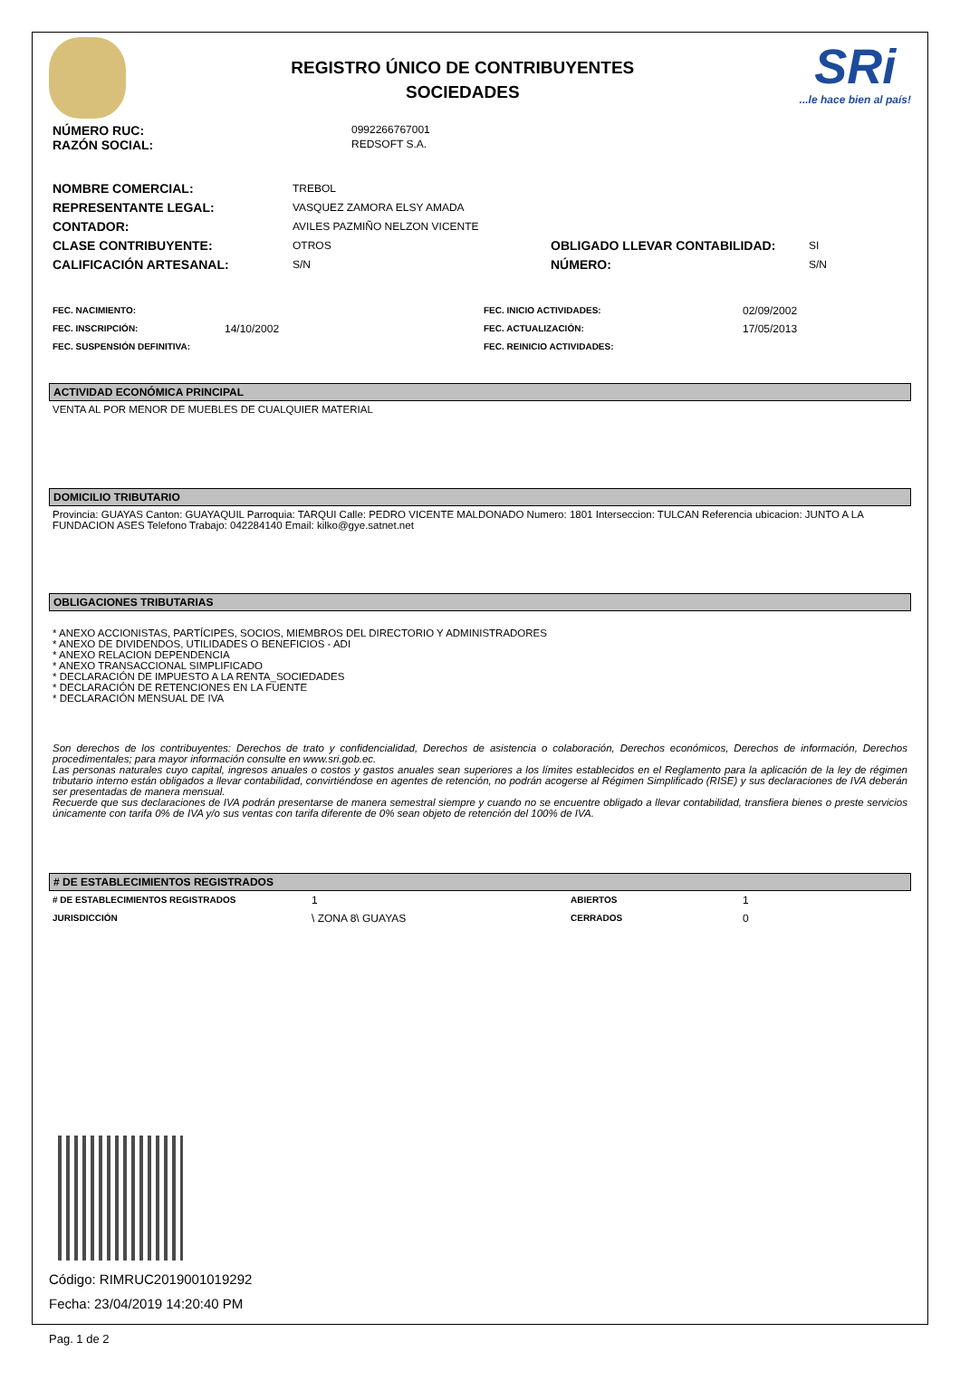REGISTRO ÚNICO DE CONTRIBUYENTES
SOCIEDADES
SRi...le hace bien al país!
| NÚMERO RUC: | 0992266767001 |
| RAZÓN SOCIAL: | REDSOFT S.A. |
| NOMBRE COMERCIAL: | TREBOL | | |
| REPRESENTANTE LEGAL: | VASQUEZ ZAMORA ELSY AMADA | | |
| CONTADOR: | AVILES PAZMIÑO NELZON VICENTE | | |
| CLASE CONTRIBUYENTE: | OTROS | OBLIGADO LLEVAR CONTABILIDAD: | SI |
| CALIFICACIÓN ARTESANAL: | S/N | NÚMERO: | S/N |
| FEC. NACIMIENTO: | | FEC. INICIO ACTIVIDADES: | 02/09/2002 |
| FEC. INSCRIPCIÓN: | 14/10/2002 | FEC. ACTUALIZACIÓN: | 17/05/2013 |
| FEC. SUSPENSIÓN DEFINITIVA: | | FEC. REINICIO ACTIVIDADES: | |
ACTIVIDAD ECONÓMICA PRINCIPAL
VENTA AL POR MENOR DE MUEBLES DE CUALQUIER MATERIAL
DOMICILIO TRIBUTARIO
Provincia: GUAYAS Canton: GUAYAQUIL Parroquia: TARQUI Calle: PEDRO VICENTE MALDONADO Numero: 1801 Interseccion: TULCAN Referencia ubicacion: JUNTO A LA FUNDACION ASES Telefono Trabajo: 042284140 Email: kilko@gye.satnet.net
OBLIGACIONES TRIBUTARIAS
* ANEXO ACCIONISTAS, PARTÍCIPES, SOCIOS, MIEMBROS DEL DIRECTORIO Y ADMINISTRADORES
* ANEXO DE DIVIDENDOS, UTILIDADES O BENEFICIOS - ADI
* ANEXO RELACION DEPENDENCIA
* ANEXO TRANSACCIONAL SIMPLIFICADO
* DECLARACIÓN DE IMPUESTO A LA RENTA_SOCIEDADES
* DECLARACIÓN DE RETENCIONES EN LA FUENTE
* DECLARACIÓN MENSUAL DE IVA
Son derechos de los contribuyentes: Derechos de trato y confidencialidad, Derechos de asistencia o colaboración, Derechos económicos, Derechos de información, Derechos procedimentales; para mayor información consulte en www.sri.gob.ec.
Las personas naturales cuyo capital, ingresos anuales o costos y gastos anuales sean superiores a los límites establecidos en el Reglamento para la aplicación de la ley de régimen tributario interno están obligados a llevar contabilidad, convirtiéndose en agentes de retención, no podrán acogerse al Régimen Simplificado (RISE) y sus declaraciones de IVA deberán ser presentadas de manera mensual.
Recuerde que sus declaraciones de IVA podrán presentarse de manera semestral siempre y cuando no se encuentre obligado a llevar contabilidad, transfiera bienes o preste servicios únicamente con tarifa 0% de IVA y/o sus ventas con tarifa diferente de 0% sean objeto de retención del 100% de IVA.
# DE ESTABLECIMIENTOS REGISTRADOS
| # DE ESTABLECIMIENTOS REGISTRADOS | 1 | ABIERTOS | 1 |
| JURISDICCIÓN | \ ZONA 8\ GUAYAS | CERRADOS | 0 |
Código: RIMRUC2019001019292
Fecha: 23/04/2019 14:20:40 PM
Pag. 1 de 2